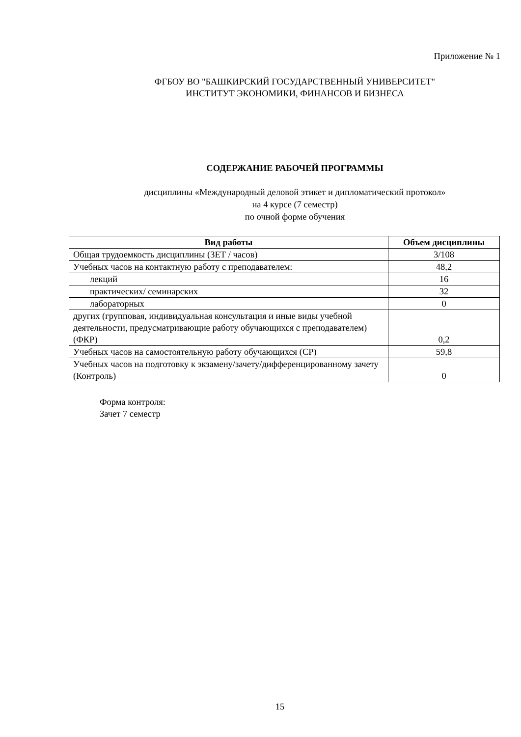Приложение № 1
ФГБОУ ВО "БАШКИРСКИЙ ГОСУДАРСТВЕННЫЙ УНИВЕРСИТЕТ"
ИНСТИТУТ ЭКОНОМИКИ, ФИНАНСОВ И БИЗНЕСА
СОДЕРЖАНИЕ РАБОЧЕЙ ПРОГРАММЫ
дисциплины «Международный деловой этикет и дипломатический протокол»
на 4 курсе (7 семестр)
по очной форме обучения
| Вид работы | Объем дисциплины |
| --- | --- |
| Общая трудоемкость дисциплины (ЗЕТ / часов) | 3/108 |
| Учебных часов на контактную работу с преподавателем: | 48,2 |
| лекций | 16 |
| практических/ семинарских | 32 |
| лабораторных | 0 |
| других (групповая, индивидуальная консультация и иные виды учебной деятельности, предусматривающие работу обучающихся с преподавателем) (ФКР) | 0,2 |
| Учебных часов на самостоятельную работу обучающихся (СР) | 59,8 |
| Учебных часов на подготовку к экзамену/зачету/дифференцированному зачету (Контроль) | 0 |
Форма контроля:
Зачет 7 семестр
15